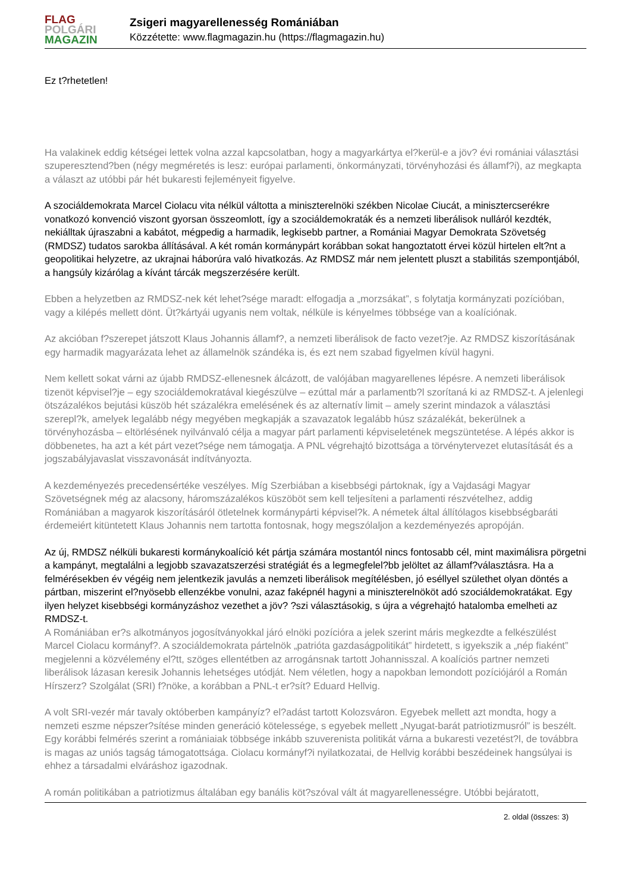FLAG
POLGÁRI
MAGAZIN
Zsigeri magyarellenesség Romániában
Közzétette: www.flagmagazin.hu (https://flagmagazin.hu)
Ez t?rhetetlen!
Ha valakinek eddig kétségei lettek volna azzal kapcsolatban, hogy a magyarkártya el?kerül-e a jöv? évi romániai választási szuperesztend?ben (négy megméretés is lesz: európai parlamenti, önkormányzati, törvényhozási és államf?i), az megkapta a választ az utóbbi pár hét bukaresti fejleményeit figyelve.
A szociáldemokrata Marcel Ciolacu vita nélkül váltotta a miniszterelnöki székben Nicolae Ciucát, a minisztercserékre vonatkozó konvenció viszont gyorsan összeomlott, így a szociáldemokraták és a nemzeti liberálisok nulláról kezdték, nekiálltak újraszabni a kabátot, mégpedig a harmadik, legkisebb partner, a Romániai Magyar Demokrata Szövetség (RMDSZ) tudatos sarokba állításával. A két román kormánypárt korábban sokat hangoztatott érvei közül hirtelen elt?nt a geopolitikai helyzetre, az ukrajnai háborúra való hivatkozás. Az RMDSZ már nem jelentett pluszt a stabilitás szempontjából, a hangsúly kizárólag a kívánt tárcák megszerzésére került.
Ebben a helyzetben az RMDSZ-nek két lehet?sége maradt: elfogadja a „morzsákat”, s folytatja kormányzati pozícióban, vagy a kilépés mellett dönt. Üt?kártyái ugyanis nem voltak, nélküle is kényelmes többsége van a koalíciónak.
Az akcióban f?szerepet játszott Klaus Johannis államf?, a nemzeti liberálisok de facto vezet?je. Az RMDSZ kiszorításának egy harmadik magyarázata lehet az államelnök szándéka is, és ezt nem szabad figyelmen kívül hagyni.
Nem kellett sokat várni az újabb RMDSZ-ellenesnek álcázott, de valójában magyarellenes lépésre. A nemzeti liberálisok tizenöt képvisel?je – egy szociáldemokratával kiegészülve – ezúttal már a parlamentb?l szorítaná ki az RMDSZ-t. A jelenlegi ötszázalékos bejutási küszöb hét százalékra emelésének és az alternatív limit – amely szerint mindazok a választási szerepl?k, amelyek legalább négy megyében megkapják a szavazatok legalább húsz százalékát, bekerülnek a törvényhozásba – eltörlésének nyilvánvaló célja a magyar párt parlamenti képviseletének megszüntetése. A lépés akkor is döbbenetes, ha azt a két párt vezet?sége nem támogatja. A PNL végrehajtó bizottsága a törvénytervezet elutasítását és a jogszabályjavaslat visszavonását indítványozta.
A kezdeményezés precedensértéke veszélyes. Míg Szerbiában a kisebbségi pártoknak, így a Vajdasági Magyar Szövetségnek még az alacsony, háromszázalékos küszöböt sem kell teljesíteni a parlamenti részvételhez, addig Romániában a magyarok kiszorításáról ötletelnek kormánypárti képvisel?k. A németek által állítólagos kisebbségbaráti érdemeiért kitüntetett Klaus Johannis nem tartotta fontosnak, hogy megszólaljon a kezdeményezés apropóján.
Az új, RMDSZ nélküli bukaresti kormánykoalíció két pártja számára mostantól nincs fontosabb cél, mint maximálisra pörgetni a kampányt, megtalálni a legjobb szavazatszerzési stratégiát és a legmegfelel?bb jelöltet az államf?választásra. Ha a felmérésekben év végéig nem jelentkezik javulás a nemzeti liberálisok megítélésben, jó eséllyel születhet olyan döntés a pártban, miszerint el?nyösebb ellenzékbe vonulni, azaz faképnél hagyni a miniszterelnököt adó szociáldemokratákat. Egy ilyen helyzet kisebbségi kormányzáshoz vezethet a jöv? ?szi választásokig, s újra a végrehajtó hatalomba emelheti az RMDSZ-t.
A Romániában er?s alkotmányos jogosítványokkal járó elnöki pozícióra a jelek szerint máris megkezdte a felkészülést Marcel Ciolacu kormányf?. A szociáldemokrata pártelnök „patrióta gazdaságpolitikát” hirdetett, s igyekszik a „nép fiaként” megjelenni a közvélemény el?tt, szöges ellentétben az arrogánsnak tartott Johannisszal. A koalíciós partner nemzeti liberálisok lázasan keresik Johannis lehetséges utódját. Nem véletlen, hogy a napokban lemondott pozíciójáról a Román Hírszerz? Szolgálat (SRI) f?nöke, a korábban a PNL-t er?sít? Eduard Hellvig.
A volt SRI-vezér már tavaly októberben kampányíz? el?adást tartott Kolozsváron. Egyebek mellett azt mondta, hogy a nemzeti eszme népszer?sítése minden generáció kötelessége, s egyebek mellett „Nyugat-barát patriotizmusról” is beszélt. Egy korábbi felmérés szerint a romániaiak többsége inkább szuverenista politikát várna a bukaresti vezetést?l, de továbbra is magas az uniós tagság támogatottsága. Ciolacu kormányf?i nyilatkozatai, de Hellvig korábbi beszédeinek hangsúlyai is ehhez a társadalmi elváráshoz igazodnak.
A román politikában a patriotizmus általában egy banális köt?szóval vált át magyarellenességre. Utóbbi bejáratott,
2. oldal (összes: 3)